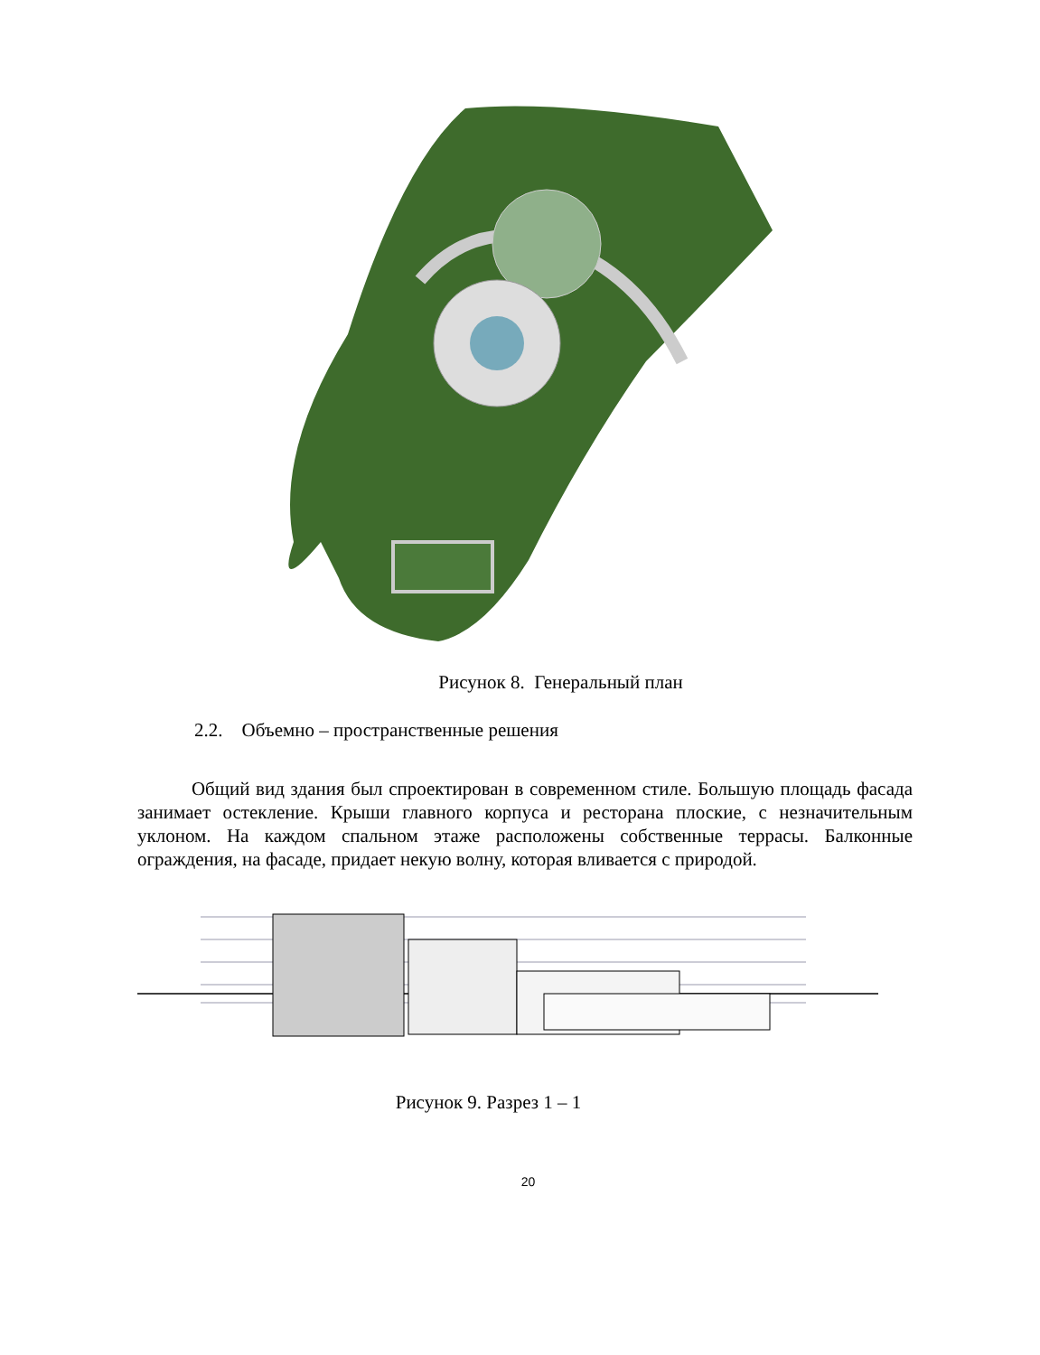Рисунок 8. Генеральный план
2.2. Объемно – пространственные решения
Общий вид здания был спроектирован в современном стиле. Большую площадь фасада занимает остекление. Крыши главного корпуса и ресторана плоские, с незначительным уклоном. На каждом спальном этаже расположены собственные террасы. Балконные ограждения, на фасаде, придает некую волну, которая вливается с природой.
Рисунок 9. Разрез 1 – 1
20